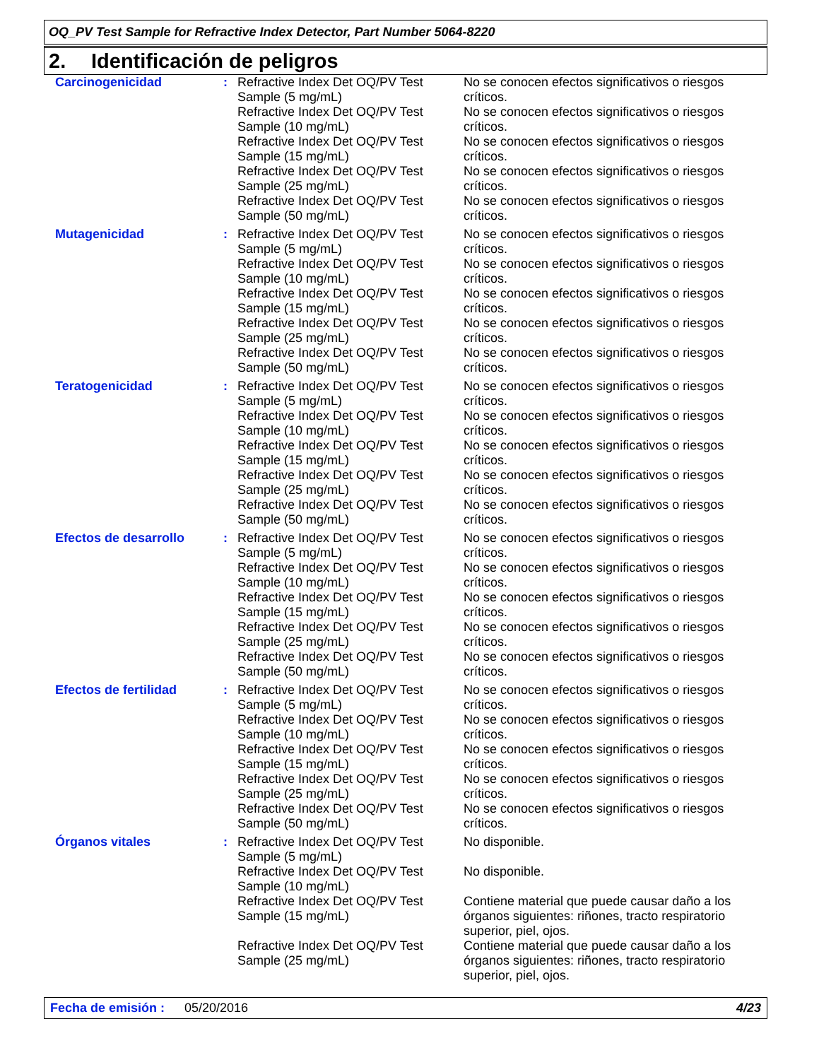OQ_PV Test Sample for Refractive Index Detector, Part Number 5064-8220
2. Identificación de peligros
| Carcinogenicidad | : | Refractive Index Det OQ/PV Test Sample (5 mg/mL) | No se conocen efectos significativos o riesgos críticos. |
| | | Refractive Index Det OQ/PV Test Sample (10 mg/mL) | No se conocen efectos significativos o riesgos críticos. |
| | | Refractive Index Det OQ/PV Test Sample (15 mg/mL) | No se conocen efectos significativos o riesgos críticos. |
| | | Refractive Index Det OQ/PV Test Sample (25 mg/mL) | No se conocen efectos significativos o riesgos críticos. |
| | | Refractive Index Det OQ/PV Test Sample (50 mg/mL) | No se conocen efectos significativos o riesgos críticos. |
| Mutagenicidad | : | Refractive Index Det OQ/PV Test Sample (5 mg/mL) | No se conocen efectos significativos o riesgos críticos. |
| | | Refractive Index Det OQ/PV Test Sample (10 mg/mL) | No se conocen efectos significativos o riesgos críticos. |
| | | Refractive Index Det OQ/PV Test Sample (15 mg/mL) | No se conocen efectos significativos o riesgos críticos. |
| | | Refractive Index Det OQ/PV Test Sample (25 mg/mL) | No se conocen efectos significativos o riesgos críticos. |
| | | Refractive Index Det OQ/PV Test Sample (50 mg/mL) | No se conocen efectos significativos o riesgos críticos. |
| Teratogenicidad | : | Refractive Index Det OQ/PV Test Sample (5 mg/mL) | No se conocen efectos significativos o riesgos críticos. |
| | | Refractive Index Det OQ/PV Test Sample (10 mg/mL) | No se conocen efectos significativos o riesgos críticos. |
| | | Refractive Index Det OQ/PV Test Sample (15 mg/mL) | No se conocen efectos significativos o riesgos críticos. |
| | | Refractive Index Det OQ/PV Test Sample (25 mg/mL) | No se conocen efectos significativos o riesgos críticos. |
| | | Refractive Index Det OQ/PV Test Sample (50 mg/mL) | No se conocen efectos significativos o riesgos críticos. |
| Efectos de desarrollo | : | Refractive Index Det OQ/PV Test Sample (5 mg/mL) | No se conocen efectos significativos o riesgos críticos. |
| | | Refractive Index Det OQ/PV Test Sample (10 mg/mL) | No se conocen efectos significativos o riesgos críticos. |
| | | Refractive Index Det OQ/PV Test Sample (15 mg/mL) | No se conocen efectos significativos o riesgos críticos. |
| | | Refractive Index Det OQ/PV Test Sample (25 mg/mL) | No se conocen efectos significativos o riesgos críticos. |
| | | Refractive Index Det OQ/PV Test Sample (50 mg/mL) | No se conocen efectos significativos o riesgos críticos. |
| Efectos de fertilidad | : | Refractive Index Det OQ/PV Test Sample (5 mg/mL) | No se conocen efectos significativos o riesgos críticos. |
| | | Refractive Index Det OQ/PV Test Sample (10 mg/mL) | No se conocen efectos significativos o riesgos críticos. |
| | | Refractive Index Det OQ/PV Test Sample (15 mg/mL) | No se conocen efectos significativos o riesgos críticos. |
| | | Refractive Index Det OQ/PV Test Sample (25 mg/mL) | No se conocen efectos significativos o riesgos críticos. |
| | | Refractive Index Det OQ/PV Test Sample (50 mg/mL) | No se conocen efectos significativos o riesgos críticos. |
| Órganos vitales | : | Refractive Index Det OQ/PV Test Sample (5 mg/mL) | No disponible. |
| | | Refractive Index Det OQ/PV Test Sample (10 mg/mL) | No disponible. |
| | | Refractive Index Det OQ/PV Test Sample (15 mg/mL) | Contiene material que puede causar daño a los órganos siguientes: riñones, tracto respiratorio superior, piel, ojos. |
| | | Refractive Index Det OQ/PV Test Sample (25 mg/mL) | Contiene material que puede causar daño a los órganos siguientes: riñones, tracto respiratorio superior, piel, ojos. |
Fecha de emisión : 05/20/2016 4/23